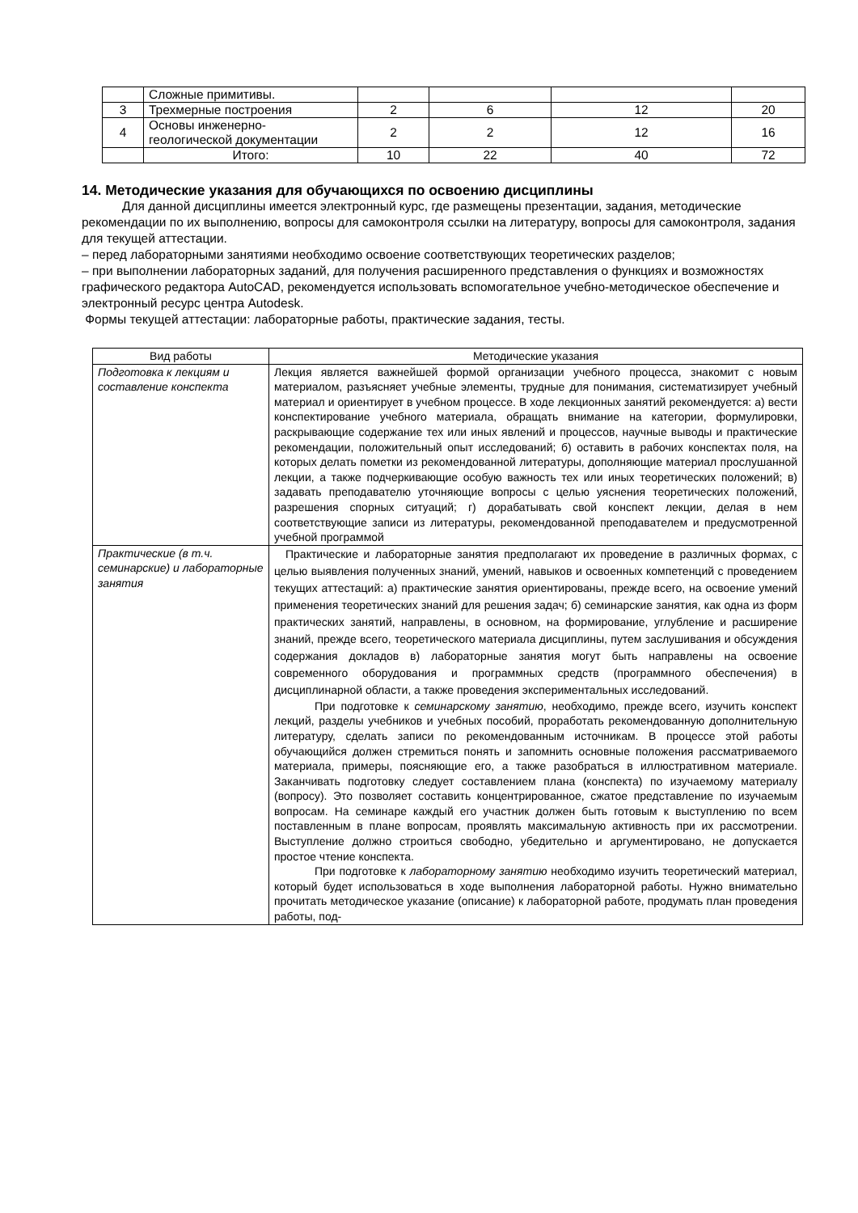| | Сложные примитивы. | | | | |
| 3 | Трехмерные построения | 2 | 6 | 12 | 20 |
| 4 | Основы инженерно- геологической документации | 2 | 2 | 12 | 16 |
| | Итого: | 10 | 22 | 40 | 72 |
14. Методические указания для обучающихся по освоению дисциплины
Для данной дисциплины имеется электронный курс, где размещены презентации, задания, методические рекомендации по их выполнению, вопросы для самоконтроля ссылки на литературу, вопросы для самоконтроля, задания для текущей аттестации.
– перед лабораторными занятиями необходимо освоение соответствующих теоретических разделов;
– при выполнении лабораторных заданий, для получения расширенного представления о функциях и возможностях графического редактора AutoCAD, рекомендуется использовать вспомогательное учебно-методическое обеспечение и электронный ресурс центра Autodesk.
Формы текущей аттестации: лабораторные работы, практические задания, тесты.
| Вид работы | Методические указания |
| Подготовка к лекциям и составление конспекта | Лекция является важнейшей формой организации учебного процесса, знакомит с новым материалом, разъясняет учебные элементы, трудные для понимания, систематизирует учебный материал и ориентирует в учебном процессе. В ходе лекционных занятий рекомендуется: а) вести конспектирование учебного материала, обращать внимание на категории, формулировки, раскрывающие содержание тех или иных явлений и процессов, научные выводы и практические рекомендации, положительный опыт исследований; б) оставить в рабочих конспектах поля, на которых делать пометки из рекомендованной литературы, дополняющие материал прослушанной лекции, а также подчеркивающие особую важность тех или иных теоретических положений; в) задавать преподавателю уточняющие вопросы с целью уяснения теоретических положений, разрешения спорных ситуаций; г) дорабатывать свой конспект лекции, делая в нем соответствующие записи из литературы, рекомендованной преподавателем и предусмотренной учебной программой |
| Практические (в т.ч. семинарские) и лабораторные занятия | Практические и лабораторные занятия предполагают их проведение в различных формах, с целью выявления полученных знаний, умений, навыков и освоенных компетенций с проведением текущих аттестаций: а) практические занятия ориентированы, прежде всего, на освоение умений применения теоретических знаний для решения задач; б) семинарские занятия, как одна из форм практических занятий, направлены, в основном, на формирование, углубление и расширение знаний, прежде всего, теоретического материала дисциплины, путем заслушивания и обсуждения содержания докладов в) лабораторные занятия могут быть направлены на освоение современного оборудования и программных средств (программного обеспечения) в дисциплинарной области, а также проведения экспериментальных исследований. При подготовке к семинарскому занятию , необходимо, прежде всего, изучить конспект лекций, разделы учебников и учебных пособий, проработать рекомендованную дополнительную литературу, сделать записи по рекомендованным источникам. В процессе этой работы обучающийся должен стремиться понять и запомнить основные положения рассматриваемого материала, примеры, поясняющие его, а также разобраться в иллюстративном материале. Заканчивать подготовку следует составлением плана (конспекта) по изучаемому материалу (вопросу). Это позволяет составить концентрированное, сжатое представление по изучаемым вопросам. На семинаре каждый его участник должен быть готовым к выступлению по всем поставленным в плане вопросам, проявлять максимальную активность при их рассмотрении. Выступление должно строиться свободно, убедительно и аргументировано, не допускается простое чтение конспекта. При подготовке к лабораторному занятию необходимо изучить теоретический материал, который будет использоваться в ходе выполнения лабораторной работы. Нужно внимательно прочитать методическое указание (описание) к лабораторной работе, продумать план проведения работы, под- |